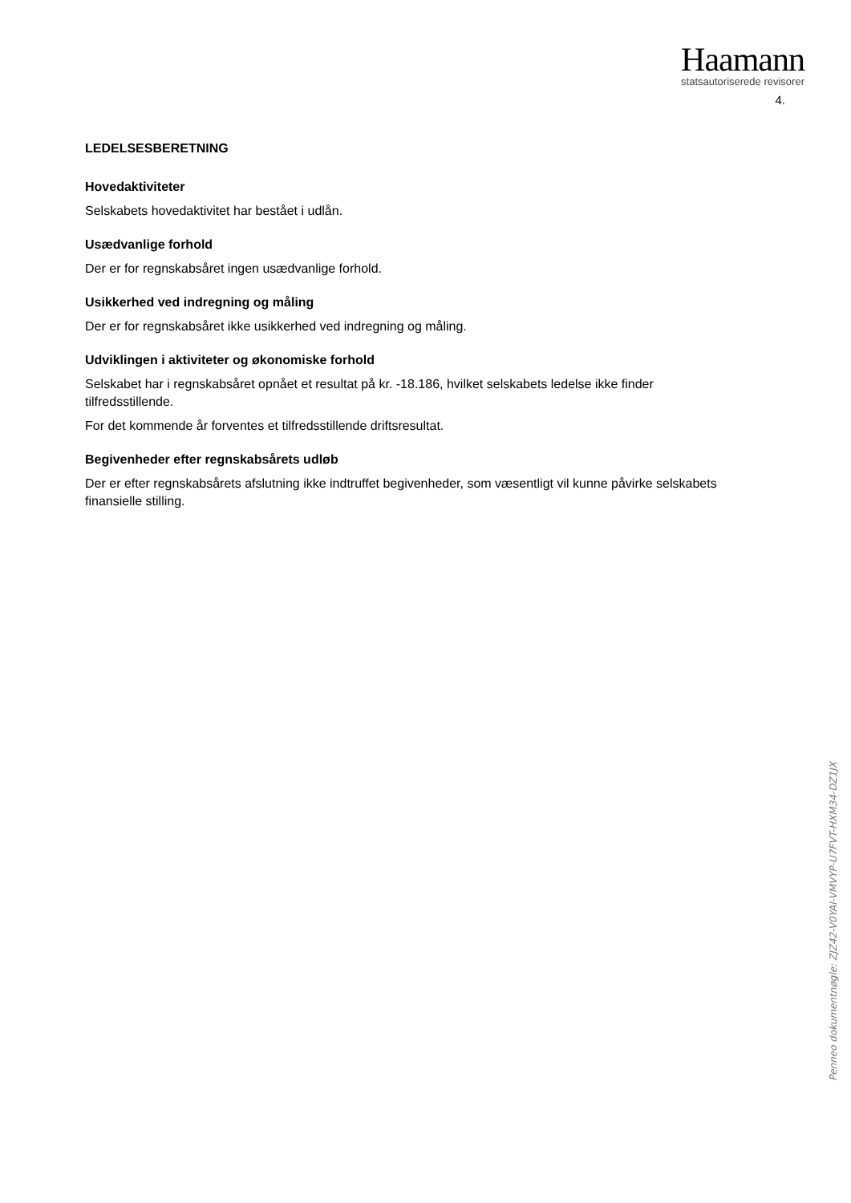Haamann
statsautoriserede revisorer
4.
LEDELSESBERETNING
Hovedaktiviteter
Selskabets hovedaktivitet har bestået i udlån.
Usædvanlige forhold
Der er for regnskabsåret ingen usædvanlige forhold.
Usikkerhed ved indregning og måling
Der er for regnskabsåret ikke usikkerhed ved indregning og måling.
Udviklingen i aktiviteter og økonomiske forhold
Selskabet har i regnskabsåret opnået et resultat på kr. -18.186, hvilket selskabets ledelse ikke finder tilfredsstillende.
For det kommende år forventes et tilfredsstillende driftsresultat.
Begivenheder efter regnskabsårets udløb
Der er efter regnskabsårets afslutning ikke indtruffet begivenheder, som væsentligt vil kunne påvirke selskabets finansielle stilling.
Penneo dokumentnøgle: ZJZ42-V0YAI-VMVYP-U7FVT-HXM34-DZ1JX